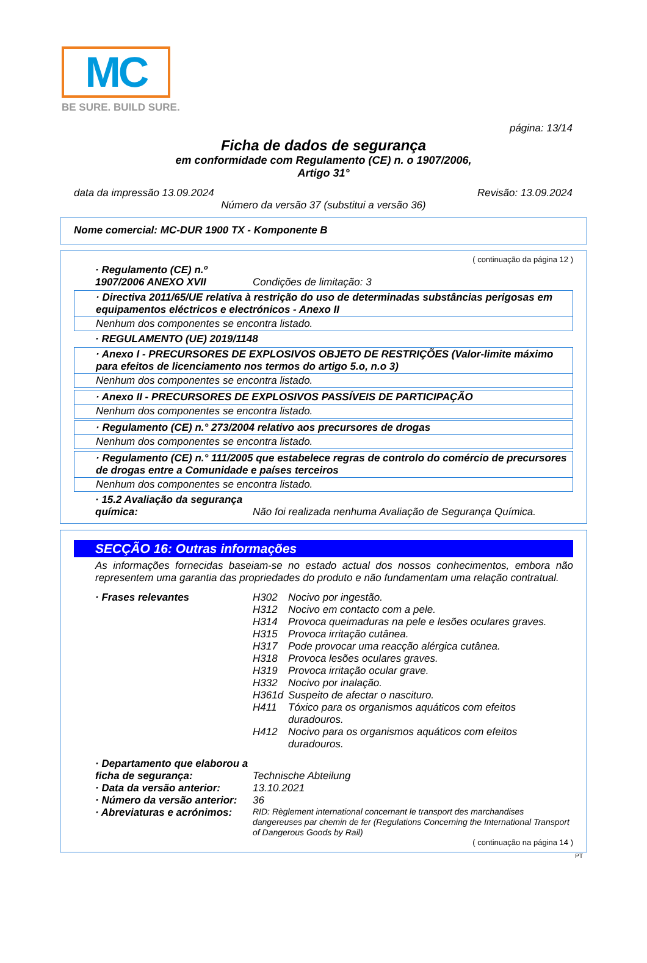MC
BE SURE. BUILD SURE.
página: 13/14
Ficha de dados de segurança
em conformidade com Regulamento (CE) n. o 1907/2006,
Artigo 31°
data da impressão 13.09.2024 Revisão: 13.09.2024
Número da versão 37 (substitui a versão 36)
Nome comercial: MC-DUR 1900 TX - Komponente B
( continuação da página 12 )
· Regulamento (CE) n.º 1907/2006 ANEXO XVII Condições de limitação: 3
· Directiva 2011/65/UE relativa à restrição do uso de determinadas substâncias perigosas em equipamentos eléctricos e electrónicos - Anexo II
Nenhum dos componentes se encontra listado.
· REGULAMENTO (UE) 2019/1148
· Anexo I - PRECURSORES DE EXPLOSIVOS OBJETO DE RESTRIÇÕES (Valor-limite máximo para efeitos de licenciamento nos termos do artigo 5.o, n.o 3)
Nenhum dos componentes se encontra listado.
· Anexo II - PRECURSORES DE EXPLOSIVOS PASSÍVEIS DE PARTICIPAÇÃO
Nenhum dos componentes se encontra listado.
· Regulamento (CE) n.° 273/2004 relativo aos precursores de drogas
Nenhum dos componentes se encontra listado.
· Regulamento (CE) n.° 111/2005 que estabelece regras de controlo do comércio de precursores de drogas entre a Comunidade e países terceiros
Nenhum dos componentes se encontra listado.
· 15.2 Avaliação da segurança química: Não foi realizada nenhuma Avaliação de Segurança Química.
SECÇÃO 16: Outras informações
As informações fornecidas baseiam-se no estado actual dos nossos conhecimentos, embora não representem uma garantia das propriedades do produto e não fundamentam uma relação contratual.
· Frases relevantes H302 Nocivo por ingestão.
H312 Nocivo em contacto com a pele.
H314 Provoca queimaduras na pele e lesões oculares graves.
H315 Provoca irritação cutânea.
H317 Pode provocar uma reacção alérgica cutânea.
H318 Provoca lesões oculares graves.
H319 Provoca irritação ocular grave.
H332 Nocivo por inalação.
H361d Suspeito de afectar o nascituro.
H411 Tóxico para os organismos aquáticos com efeitos duradouros.
H412 Nocivo para os organismos aquáticos com efeitos duradouros.
· Departamento que elaborou a ficha de segurança: Technische Abteilung
· Data da versão anterior: 13.10.2021
· Número da versão anterior: 36
· Abreviaturas e acrónimos: RID: Règlement international concernant le transport des marchandises dangereuses par chemin de fer (Regulations Concerning the International Transport of Dangerous Goods by Rail)
( continuação na página 14 )
PT